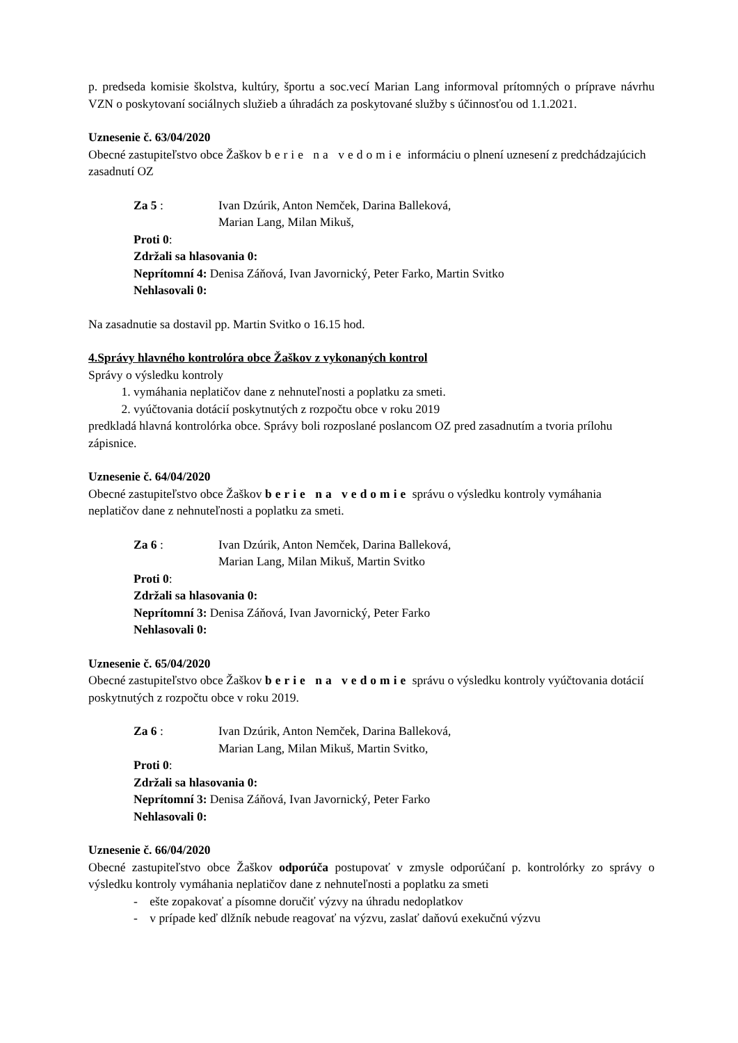p. predseda komisie školstva, kultúry, športu a soc.vecí Marian Lang informoval prítomných o príprave návrhu VZN o poskytovaní sociálnych služieb a úhradách za poskytované služby s účinnosťou od 1.1.2021.
Uznesenie č. 63/04/2020
Obecné zastupiteľstvo obce Žaškov berie na vedomie informáciu o plnení uznesení z predchádzajúcich zasadnutí OZ
Za 5 : Ivan Dzúrik, Anton Nemček, Darina Balleková,
Marian Lang, Milan Mikuš,
Proti 0:
Zdržali sa hlasovania 0:
Neprítomní 4: Denisa Záňová, Ivan Javornický, Peter Farko, Martin Svitko
Nehlasovali 0:
Na zasadnutie sa dostavil pp. Martin Svitko o 16.15 hod.
4.Správy hlavného kontrolóra obce Žaškov z vykonaných kontrol
Správy o výsledku kontroly
1. vymáhania neplatičov dane z nehnuteľnosti a poplatku za smeti.
2. vyúčtovania dotácií poskytnutých z rozpočtu obce v roku 2019
predkladá hlavná kontrolórka obce. Správy boli rozposlané poslancom OZ pred zasadnutím a tvoria prílohu zápisnice.
Uznesenie č. 64/04/2020
Obecné zastupiteľstvo obce Žaškov berie na vedomie správu o výsledku kontroly vymáhania neplatičov dane z nehnuteľnosti a poplatku za smeti.
Za 6 : Ivan Dzúrik, Anton Nemček, Darina Balleková,
Marian Lang, Milan Mikuš, Martin Svitko
Proti 0:
Zdržali sa hlasovania 0:
Neprítomní 3: Denisa Záňová, Ivan Javornický, Peter Farko
Nehlasovali 0:
Uznesenie č. 65/04/2020
Obecné zastupiteľstvo obce Žaškov berie na vedomie správu o výsledku kontroly vyúčtovania dotácií poskytnutých z rozpočtu obce v roku 2019.
Za 6 : Ivan Dzúrik, Anton Nemček, Darina Balleková,
Marian Lang, Milan Mikuš, Martin Svitko,
Proti 0:
Zdržali sa hlasovania 0:
Neprítomní 3: Denisa Záňová, Ivan Javornický, Peter Farko
Nehlasovali 0:
Uznesenie č. 66/04/2020
Obecné zastupiteľstvo obce Žaškov odporúča postupovať v zmysle odporúčaní p. kontrolórky zo správy o výsledku kontroly vymáhania neplatičov dane z nehnuteľnosti a poplatku za smeti
- ešte zopakovať a písomne doručiť výzvy na úhradu nedoplatkov
- v prípade keď dlžník nebude reagovať na výzvu, zaslať daňovú exekučnú výzvu